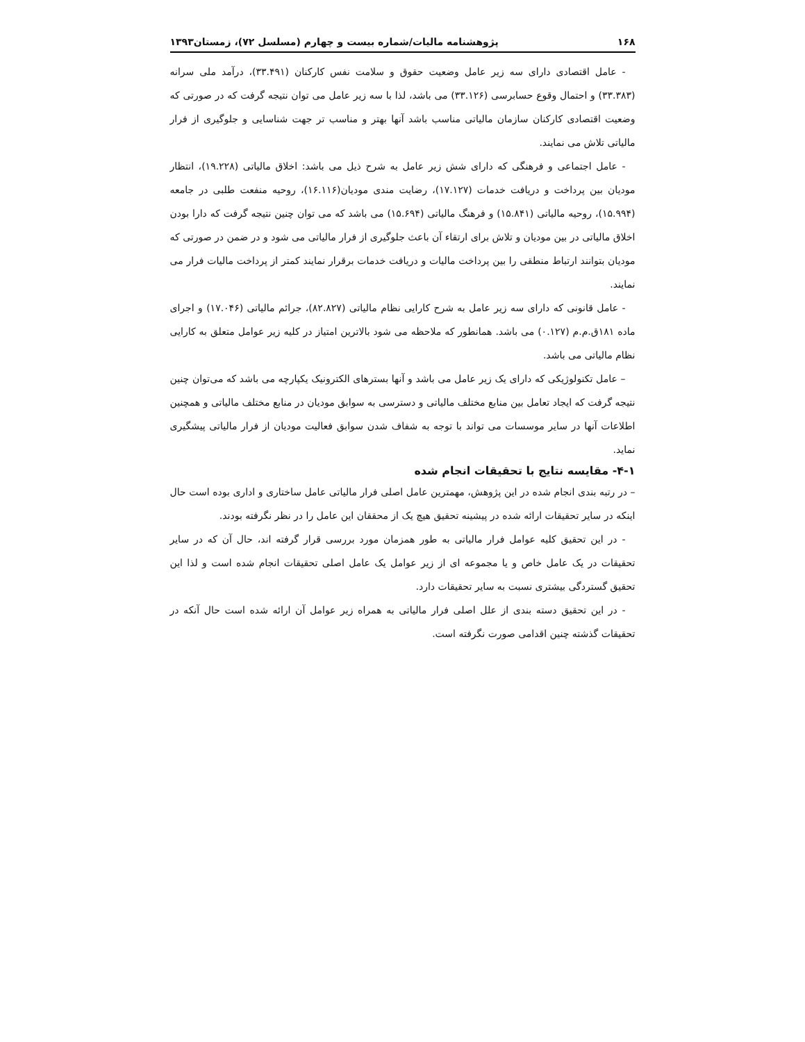۱۶۸ پژوهشنامه مالیات/شماره بیست و چهارم (مسلسل ۷۲)، زمستان۱۳۹۳
- عامل اقتصادی دارای سه زیر عامل وضعیت حقوق و سلامت نفس کارکنان (۳۳.۴۹۱)، درآمد ملی سرانه (۳۳.۳۸۳) و احتمال وقوع حسابرسی (۳۳.۱۲۶) می باشد، لذا با سه زیر عامل می توان نتیجه گرفت که در صورتی که وضعیت اقتصادی کارکنان سازمان مالیاتی مناسب باشد آنها بهتر و مناسب تر جهت شناسایی و جلوگیری از فرار مالیاتی تلاش می نمایند.
- عامل اجتماعی و فرهنگی که دارای شش زیر عامل به شرح ذیل می باشد: اخلاق مالیاتی (۱۹.۲۲۸)، انتظار مودیان بین پرداخت و دریافت خدمات (۱۷.۱۲۷)، رضایت مندی مودیان(۱۶.۱۱۶)، روحیه منفعت طلبی در جامعه (۱۵.۹۹۴)، روحیه مالیاتی (۱۵.۸۴۱) و فرهنگ مالیاتی (۱۵.۶۹۴) می باشد که می توان چنین نتیجه گرفت که دارا بودن اخلاق مالیاتی در بین مودیان و تلاش برای ارتقاء آن باعث جلوگیری از فرار مالیاتی می شود و در ضمن در صورتی که مودیان بتوانند ارتباط منطقی را بین پرداخت مالیات و دریافت خدمات برقرار نمایند کمتر از پرداخت مالیات فرار می نمایند.
- عامل قانونی که دارای سه زیر عامل به شرح کارایی نظام مالیاتی (۸۲.۸۲۷)، جرائم مالیاتی (۱۷.۰۴۶) و اجرای ماده ۱۸۱ق.م.م (۰.۱۲۷) می باشد. همانطور که ملاحظه می شود بالاترین امتیاز در کلیه زیر عوامل متعلق به کارایی نظام مالیاتی می باشد.
– عامل تکنولوژیکی که دارای یک زیر عامل می باشد و آنها بسترهای الکترونیک یکپارچه می باشد که می‌توان چنین نتیجه گرفت که ایجاد تعامل بین منابع مختلف مالیاتی و دسترسی به سوابق مودیان در منابع مختلف مالیاتی و همچنین اطلاعات آنها در سایر موسسات می تواند با توجه به شفاف شدن سوابق فعالیت مودیان از فرار مالیاتی پیشگیری نماید.
۴-۱- مقایسه نتایج با تحقیقات انجام شده
– در رتبه بندی انجام شده در این پژوهش، مهمترین عامل اصلی فرار مالیاتی عامل ساختاری و اداری بوده است حال اینکه در سایر تحقیقات ارائه شده در پیشینه تحقیق هیچ یک از محققان این عامل را در نظر نگرفته بودند.
- در این تحقیق کلیه عوامل فرار مالیاتی به طور همزمان مورد بررسی قرار گرفته اند، حال آن که در سایر تحقیقات در یک عامل خاص و یا مجموعه ای از زیر عوامل یک عامل اصلی تحقیقات انجام شده است و لذا این تحقیق گستردگی بیشتری نسبت به سایر تحقیقات دارد.
- در این تحقیق دسته بندی از علل اصلی فرار مالیاتی به همراه زیر عوامل آن ارائه شده است حال آنکه در تحقیقات گذشته چنین اقدامی صورت نگرفته است.